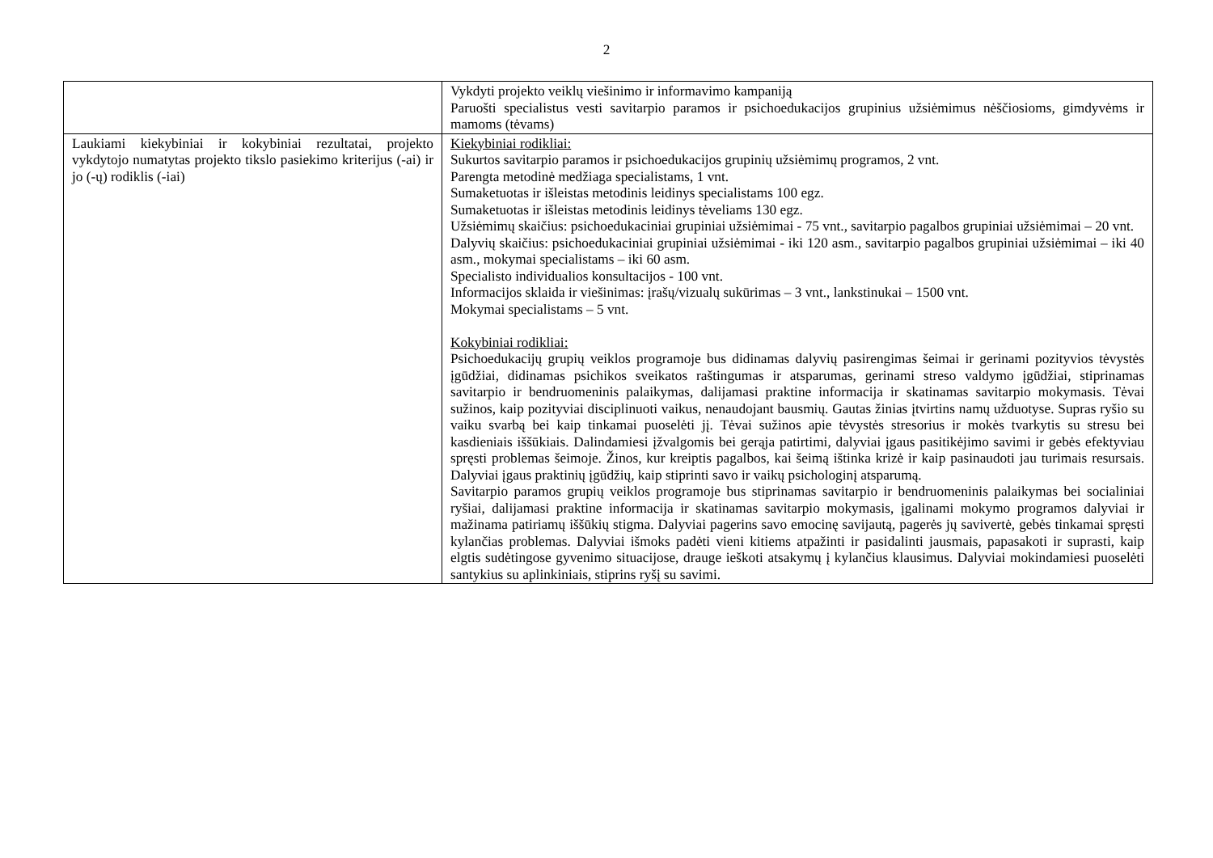2
| | Vykdyti projekto veiklų viešinimo ir informavimo kampaniją Paruošti specialistus vesti savitarpio paramos ir psichoedukacijos grupinius užsiėmimus nėščiosioms, gimdyvėms ir mamoms (tėvams) |
| Laukiami kiekybiniai ir kokybiniai rezultatai, projekto vykdytojo numatytas projekto tikslo pasiekimo kriterijus (-ai) ir jo (-ų) rodiklis (-iai) | Kiekybiniai rodikliai: Sukurtos savitarpio paramos ir psichoedukacijos grupinių užsiėmimų programos, 2 vnt. Parengta metodinė medžiaga specialistams, 1 vnt. Sumaketuotas ir išleistas metodinis leidinys specialistams 100 egz. Sumaketuotas ir išleistas metodinis leidinys tėveliams 130 egz. Užsiėmimų skaičius: psichoedukaciniai grupiniai užsiėmimai - 75 vnt., savitarpio pagalbos grupiniai užsiėmimai – 20 vnt. Dalyvių skaičius: psichoedukaciniai grupiniai užsiėmimai - iki 120 asm., savitarpio pagalbos grupiniai užsiėmimai – iki 40 asm., mokymai specialistams – iki 60 asm. Specialisto individualios konsultacijos - 100 vnt. Informacijos sklaida ir viešinimas: įrašų/vizualų sukūrimas – 3 vnt., lankstinukai – 1500 vnt. Mokymai specialistams – 5 vnt. Kokybiniai rodikliai: Psichoedukacijų grupių veiklos programoje bus didinamas dalyvių pasirengimas šeimai ir gerinami pozityvios tėvystės įgūdžiai, didinamas psichikos sveikatos raštingumas ir atsparumas, gerinami streso valdymo įgūdžiai, stiprinamas savitarpio ir bendruomeninis palaikymas, dalijamasi praktine informacija ir skatinamas savitarpio mokymasis. Tėvai sužinos, kaip pozityviai disciplinuoti vaikus, nenaudojant bausmių. Gautas žinias įtvirtins namų užduotyse. Supras ryšio su vaiku svarbą bei kaip tinkamai puoselėti jį. Tėvai sužinos apie tėvystės stresorius ir mokės tvarkytis su stresu bei kasdieniais iššūkiais. Dalindamiesi įžvalgomis bei gerąja patirtimi, dalyviai įgaus pasitikėjimo savimi ir gebės efektyviau spręsti problemas šeimoje. Žinos, kur kreiptis pagalbos, kai šeimą ištinka krizė ir kaip pasinaudoti jau turimais resursais. Dalyviai įgaus praktinių įgūdžių, kaip stiprinti savo ir vaikų psichologinį atsparumą. Savitarpio paramos grupių veiklos programoje bus stiprinamas savitarpio ir bendruomeninis palaikymas bei socialiniai ryšiai, dalijamasi praktine informacija ir skatinamas savitarpio mokymasis, įgalinami mokymo programos dalyviai ir mažinama patiriamų iššūkių stigma. Dalyviai pagerins savo emocinę savijautą, pagerės jų savivertė, gebės tinkamai spręsti kylančias problemas. Dalyviai išmoks padėti vieni kitiems atpažinti ir pasidalinti jausmais, papasakoti ir suprasti, kaip elgtis sudėtingose gyvenimo situacijose, drauge ieškoti atsakymų į kylančius klausimus. Dalyviai mokindamiesi puoselėti santykius su aplinkiniais, stiprins ryšį su savimi. |